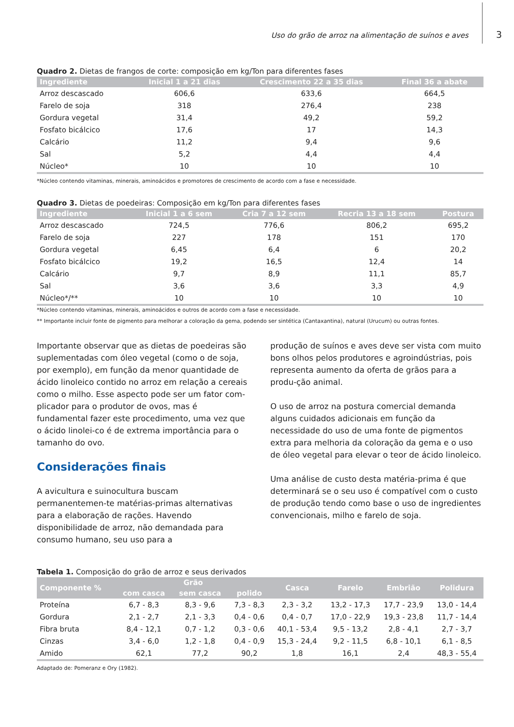Uso do grão de arroz na alimentação de suínos e aves 3
Quadro 2. Dietas de frangos de corte: composição em kg/Ton para diferentes fases
| Ingrediente | Inicial 1 a 21 dias | Crescimento 22 a 35 dias | Final 36 a abate |
| --- | --- | --- | --- |
| Arroz descascado | 606,6 | 633,6 | 664,5 |
| Farelo de soja | 318 | 276,4 | 238 |
| Gordura vegetal | 31,4 | 49,2 | 59,2 |
| Fosfato bicálcico | 17,6 | 17 | 14,3 |
| Calcário | 11,2 | 9,4 | 9,6 |
| Sal | 5,2 | 4,4 | 4,4 |
| Núcleo* | 10 | 10 | 10 |
*Núcleo contendo vitaminas, minerais, aminoácidos e promotores de crescimento de acordo com a fase e necessidade.
Quadro 3. Dietas de poedeiras: Composição em kg/Ton para diferentes fases
| Ingrediente | Inicial 1 a 6 sem | Cria 7 a 12 sem | Recria 13 a 18 sem | Postura |
| --- | --- | --- | --- | --- |
| Arroz descascado | 724,5 | 776,6 | 806,2 | 695,2 |
| Farelo de soja | 227 | 178 | 151 | 170 |
| Gordura vegetal | 6,45 | 6,4 | 6 | 20,2 |
| Fosfato bicálcico | 19,2 | 16,5 | 12,4 | 14 |
| Calcário | 9,7 | 8,9 | 11,1 | 85,7 |
| Sal | 3,6 | 3,6 | 3,3 | 4,9 |
| Núcleo*/** | 10 | 10 | 10 | 10 |
*Núcleo contendo vitaminas, minerais, aminoácidos e outros de acordo com a fase e necessidade.
** Importante incluir fonte de pigmento para melhorar a coloração da gema, podendo ser sintética (Cantaxantina), natural (Urucum) ou outras fontes.
Importante observar que as dietas de poedeiras são suplementadas com óleo vegetal (como o de soja, por exemplo), em função da menor quantidade de ácido linoleico contido no arroz em relação a cereais como o milho. Esse aspecto pode ser um fator com-plicador para o produtor de ovos, mas é fundamental fazer este procedimento, uma vez que o ácido linolei-co é de extrema importância para o tamanho do ovo.
Considerações finais
A avicultura e suinocultura buscam permanentemen-te matérias-primas alternativas para a elaboração de rações. Havendo disponibilidade de arroz, não demandada para consumo humano, seu uso para a
produção de suínos e aves deve ser vista com muito bons olhos pelos produtores e agroindústrias, pois representa aumento da oferta de grãos para a produ-ção animal.
O uso de arroz na postura comercial demanda alguns cuidados adicionais em função da necessidade do uso de uma fonte de pigmentos extra para melhoria da coloração da gema e o uso de óleo vegetal para elevar o teor de ácido linoleico.
Uma análise de custo desta matéria-prima é que determinará se o seu uso é compatível com o custo de produção tendo como base o uso de ingredientes convencionais, milho e farelo de soja.
Tabela 1. Composição do grão de arroz e seus derivados
| Componente % | Grão | | | Casca | Farelo | Embrião | Polidura |
| --- | --- | --- | --- | --- | --- | --- | --- |
| | com casca | sem casca | polido | | | | |
| Proteína | 6,7 - 8,3 | 8,3 - 9,6 | 7,3 - 8,3 | 2,3 - 3,2 | 13,2 - 17,3 | 17,7 - 23,9 | 13,0 - 14,4 |
| Gordura | 2,1 - 2,7 | 2,1 - 3,3 | 0,4 - 0,6 | 0,4 - 0,7 | 17,0 - 22,9 | 19,3 - 23,8 | 11,7 - 14,4 |
| Fibra bruta | 8,4 - 12,1 | 0,7 - 1,2 | 0,3 - 0,6 | 40,1 - 53,4 | 9,5 - 13,2 | 2,8 - 4,1 | 2,7 - 3,7 |
| Cinzas | 3,4 - 6,0 | 1,2 - 1,8 | 0,4 - 0,9 | 15,3 - 24,4 | 9,2 - 11,5 | 6,8 - 10,1 | 6,1 - 8,5 |
| Amido | 62,1 | 77,2 | 90,2 | 1,8 | 16,1 | 2,4 | 48,3 - 55,4 |
Adaptado de: Pomeranz e Ory (1982).